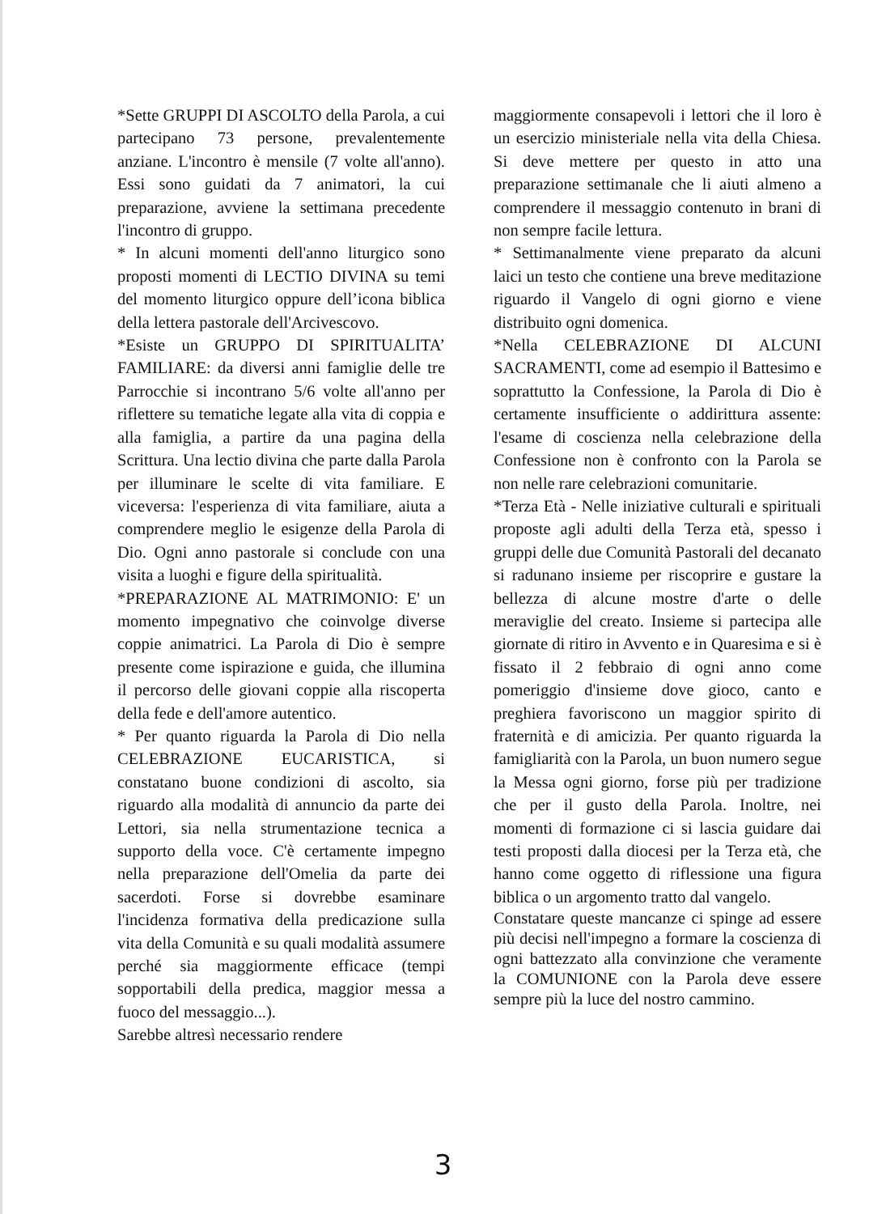*Sette GRUPPI DI ASCOLTO della Parola, a cui partecipano 73 persone, prevalentemente anziane. L'incontro è mensile (7 volte all'anno). Essi sono guidati da 7 animatori, la cui preparazione, avviene la settimana precedente l'incontro di gruppo.
* In alcuni momenti dell'anno liturgico sono proposti momenti di LECTIO DIVINA su temi del momento liturgico oppure dell’icona biblica della lettera pastorale dell'Arcivescovo.
*Esiste un GRUPPO DI SPIRITUALITA’ FAMILIARE: da diversi anni famiglie delle tre Parrocchie si incontrano 5/6 volte all'anno per riflettere su tematiche legate alla vita di coppia e alla famiglia, a partire da una pagina della Scrittura. Una lectio divina che parte dalla Parola per illuminare le scelte di vita familiare. E viceversa: l'esperienza di vita familiare, aiuta a comprendere meglio le esigenze della Parola di Dio. Ogni anno pastorale si conclude con una visita a luoghi e figure della spiritualità.
*PREPARAZIONE AL MATRIMONIO: E' un momento impegnativo che coinvolge diverse coppie animatrici. La Parola di Dio è sempre presente come ispirazione e guida, che illumina il percorso delle giovani coppie alla riscoperta della fede e dell'amore autentico.
* Per quanto riguarda la Parola di Dio nella CELEBRAZIONE EUCARISTICA, si constatano buone condizioni di ascolto, sia riguardo alla modalità di annuncio da parte dei Lettori, sia nella strumentazione tecnica a supporto della voce. C'è certamente impegno nella preparazione dell'Omelia da parte dei sacerdoti. Forse si dovrebbe esaminare l'incidenza formativa della predicazione sulla vita della Comunità e su quali modalità assumere perché sia maggiormente efficace (tempi sopportabili della predica, maggior messa a fuoco del messaggio...).
Sarebbe altresì necessario rendere
maggiormente consapevoli i lettori che il loro è un esercizio ministeriale nella vita della Chiesa. Si deve mettere per questo in atto una preparazione settimanale che li aiuti almeno a comprendere il messaggio contenuto in brani di non sempre facile lettura.
* Settimanalmente viene preparato da alcuni laici un testo che contiene una breve meditazione riguardo il Vangelo di ogni giorno e viene distribuito ogni domenica.
*Nella CELEBRAZIONE DI ALCUNI SACRAMENTI, come ad esempio il Battesimo e soprattutto la Confessione, la Parola di Dio è certamente insufficiente o addirittura assente: l'esame di coscienza nella celebrazione della Confessione non è confronto con la Parola se non nelle rare celebrazioni comunitarie.
*Terza Età - Nelle iniziative culturali e spirituali proposte agli adulti della Terza età, spesso i gruppi delle due Comunità Pastorali del decanato si radunano insieme per riscoprire e gustare la bellezza di alcune mostre d'arte o delle meraviglie del creato. Insieme si partecipa alle giornate di ritiro in Avvento e in Quaresima e si è fissato il 2 febbraio di ogni anno come pomeriggio d'insieme dove gioco, canto e preghiera favoriscono un maggior spirito di fraternità e di amicizia. Per quanto riguarda la famigliarità con la Parola, un buon numero segue la Messa ogni giorno, forse più per tradizione che per il gusto della Parola. Inoltre, nei momenti di formazione ci si lascia guidare dai testi proposti dalla diocesi per la Terza età, che hanno come oggetto di riflessione una figura biblica o un argomento tratto dal vangelo.
Constatare queste mancanze ci spinge ad essere più decisi nell'impegno a formare la coscienza di ogni battezzato alla convinzione che veramente la COMUNIONE con la Parola deve essere sempre più la luce del nostro cammino.
3